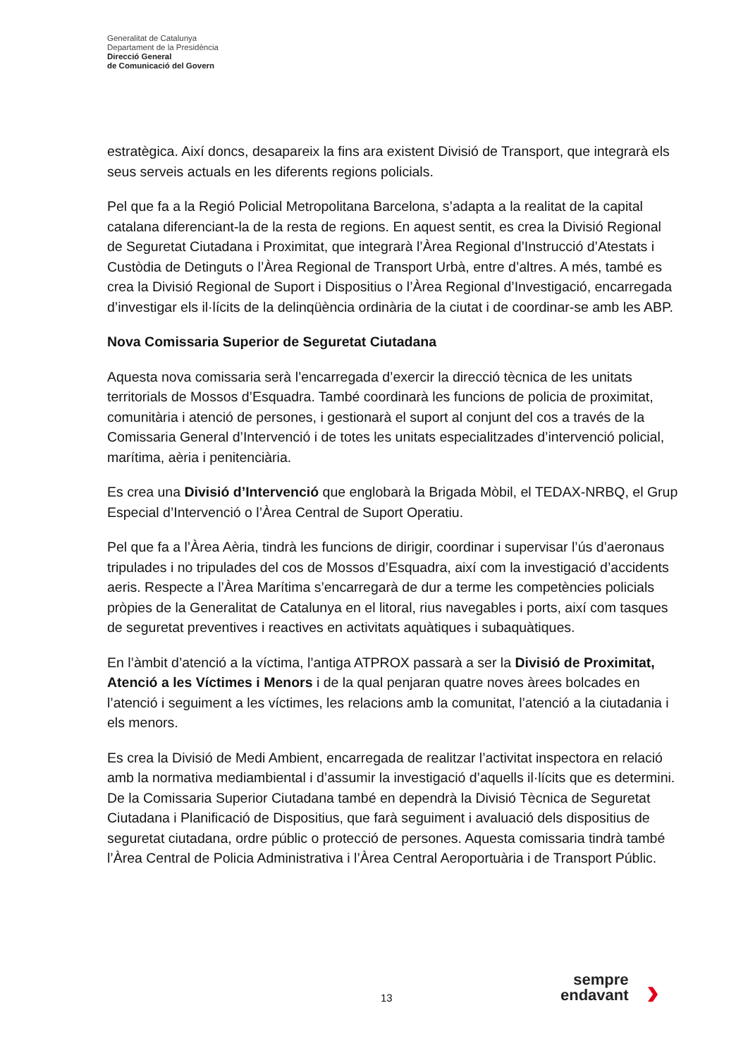Generalitat de Catalunya
Departament de la Presidència
Direcció General
de Comunicació del Govern
estratègica. Així doncs, desapareix la fins ara existent Divisió de Transport, que integrarà els seus serveis actuals en les diferents regions policials.
Pel que fa a la Regió Policial Metropolitana Barcelona, s’adapta a la realitat de la capital catalana diferenciant-la de la resta de regions. En aquest sentit, es crea la Divisió Regional de Seguretat Ciutadana i Proximitat, que integrarà l’Àrea Regional d’Instrucció d’Atestats i Custòdia de Detinguts o l’Àrea Regional de Transport Urbà, entre d’altres. A més, també es crea la Divisió Regional de Suport i Dispositius o l’Àrea Regional d’Investigació, encarregada d’investigar els il·lícits de la delinqüència ordinària de la ciutat i de coordinar-se amb les ABP.
Nova Comissaria Superior de Seguretat Ciutadana
Aquesta nova comissaria serà l’encarregada d’exercir la direcció tècnica de les unitats territorials de Mossos d’Esquadra. També coordinarà les funcions de policia de proximitat, comunitària i atenció de persones, i gestionarà el suport al conjunt del cos a través de la Comissaria General d’Intervenció i de totes les unitats especialitzades d’intervenció policial, marítima, aèria i penitenciària.
Es crea una Divisió d’Intervenció que englobarà la Brigada Mòbil, el TEDAX-NRBQ, el Grup Especial d’Intervenció o l’Àrea Central de Suport Operatiu.
Pel que fa a l’Àrea Aèria, tindrà les funcions de dirigir, coordinar i supervisar l’ús d’aeronaus tripulades i no tripulades del cos de Mossos d’Esquadra, així com la investigació d’accidents aeris. Respecte a l’Àrea Marítima s’encarregarà de dur a terme les competències policials pròpies de la Generalitat de Catalunya en el litoral, rius navegables i ports, així com tasques de seguretat preventives i reactives en activitats aquàtiques i subaquàtiques.
En l’àmbit d’atenció a la víctima, l’antiga ATPROX passarà a ser la Divisió de Proximitat, Atenció a les Víctimes i Menors i de la qual penjaran quatre noves àrees bolcades en l’atenció i seguiment a les víctimes, les relacions amb la comunitat, l’atenció a la ciutadania i els menors.
Es crea la Divisió de Medi Ambient, encarregada de realitzar l’activitat inspectora en relació amb la normativa mediambiental i d’assumir la investigació d’aquells il·lícits que es determini. De la Comissaria Superior Ciutadana també en dependrà la Divisió Tècnica de Seguretat Ciutadana i Planificació de Dispositius, que farà seguiment i avaluació dels dispositius de seguretat ciutadana, ordre públic o protecció de persones. Aquesta comissaria tindrà també l’Àrea Central de Policia Administrativa i l’Àrea Central Aeroportuària i de Transport Públic.
13
sempre
endavant
›